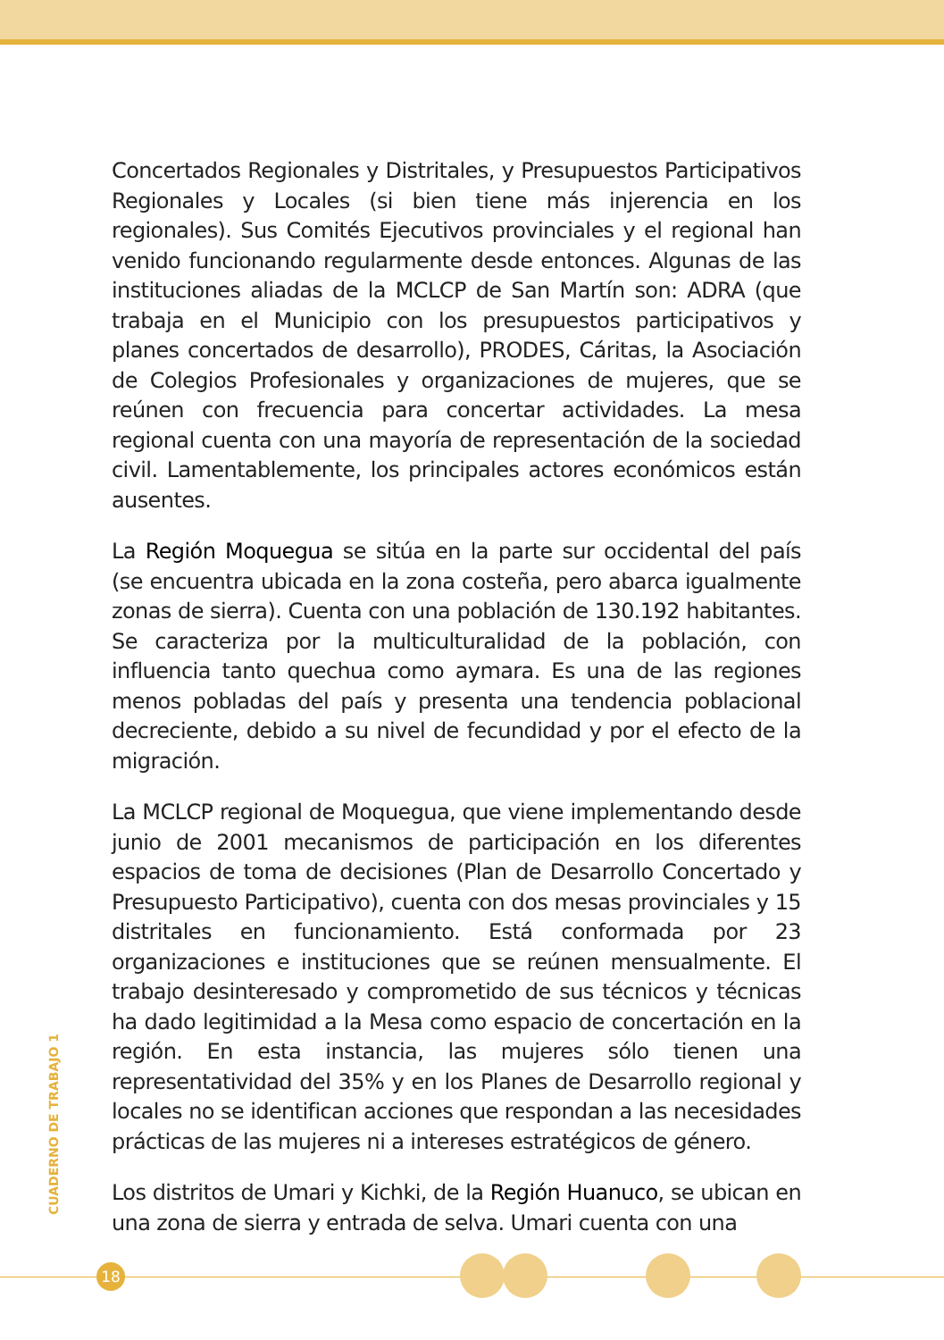Concertados Regionales y Distritales, y Presupuestos Participativos Regionales y Locales (si bien tiene más injerencia en los regionales). Sus Comités Ejecutivos provinciales y el regional han venido funcionando regularmente desde entonces. Algunas de las instituciones aliadas de la MCLCP de San Martín son: ADRA (que trabaja en el Municipio con los presupuestos participativos y planes concertados de desarrollo), PRODES, Cáritas, la Asociación de Colegios Profesionales y organizaciones de mujeres, que se reúnen con frecuencia para concertar actividades. La mesa regional cuenta con una mayoría de representación de la sociedad civil. Lamentablemente, los principales actores económicos están ausentes.
La Región Moquegua se sitúa en la parte sur occidental del país (se encuentra ubicada en la zona costeña, pero abarca igualmente zonas de sierra). Cuenta con una población de 130.192 habitantes. Se caracteriza por la multiculturalidad de la población, con influencia tanto quechua como aymara. Es una de las regiones menos pobladas del país y presenta una tendencia poblacional decreciente, debido a su nivel de fecundidad y por el efecto de la migración.
La MCLCP regional de Moquegua, que viene implementando desde junio de 2001 mecanismos de participación en los diferentes espacios de toma de decisiones (Plan de Desarrollo Concertado y Presupuesto Participativo), cuenta con dos mesas provinciales y 15 distritales en funcionamiento. Está conformada por 23 organizaciones e instituciones que se reúnen mensualmente. El trabajo desinteresado y comprometido de sus técnicos y técnicas ha dado legitimidad a la Mesa como espacio de concertación en la región. En esta instancia, las mujeres sólo tienen una representatividad del 35% y en los Planes de Desarrollo regional y locales no se identifican acciones que respondan a las necesidades prácticas de las mujeres ni a intereses estratégicos de género.
Los distritos de Umari y Kichki, de la Región Huanuco, se ubican en una zona de sierra y entrada de selva. Umari cuenta con una
CUADERNO DE TRABAJO 1
18